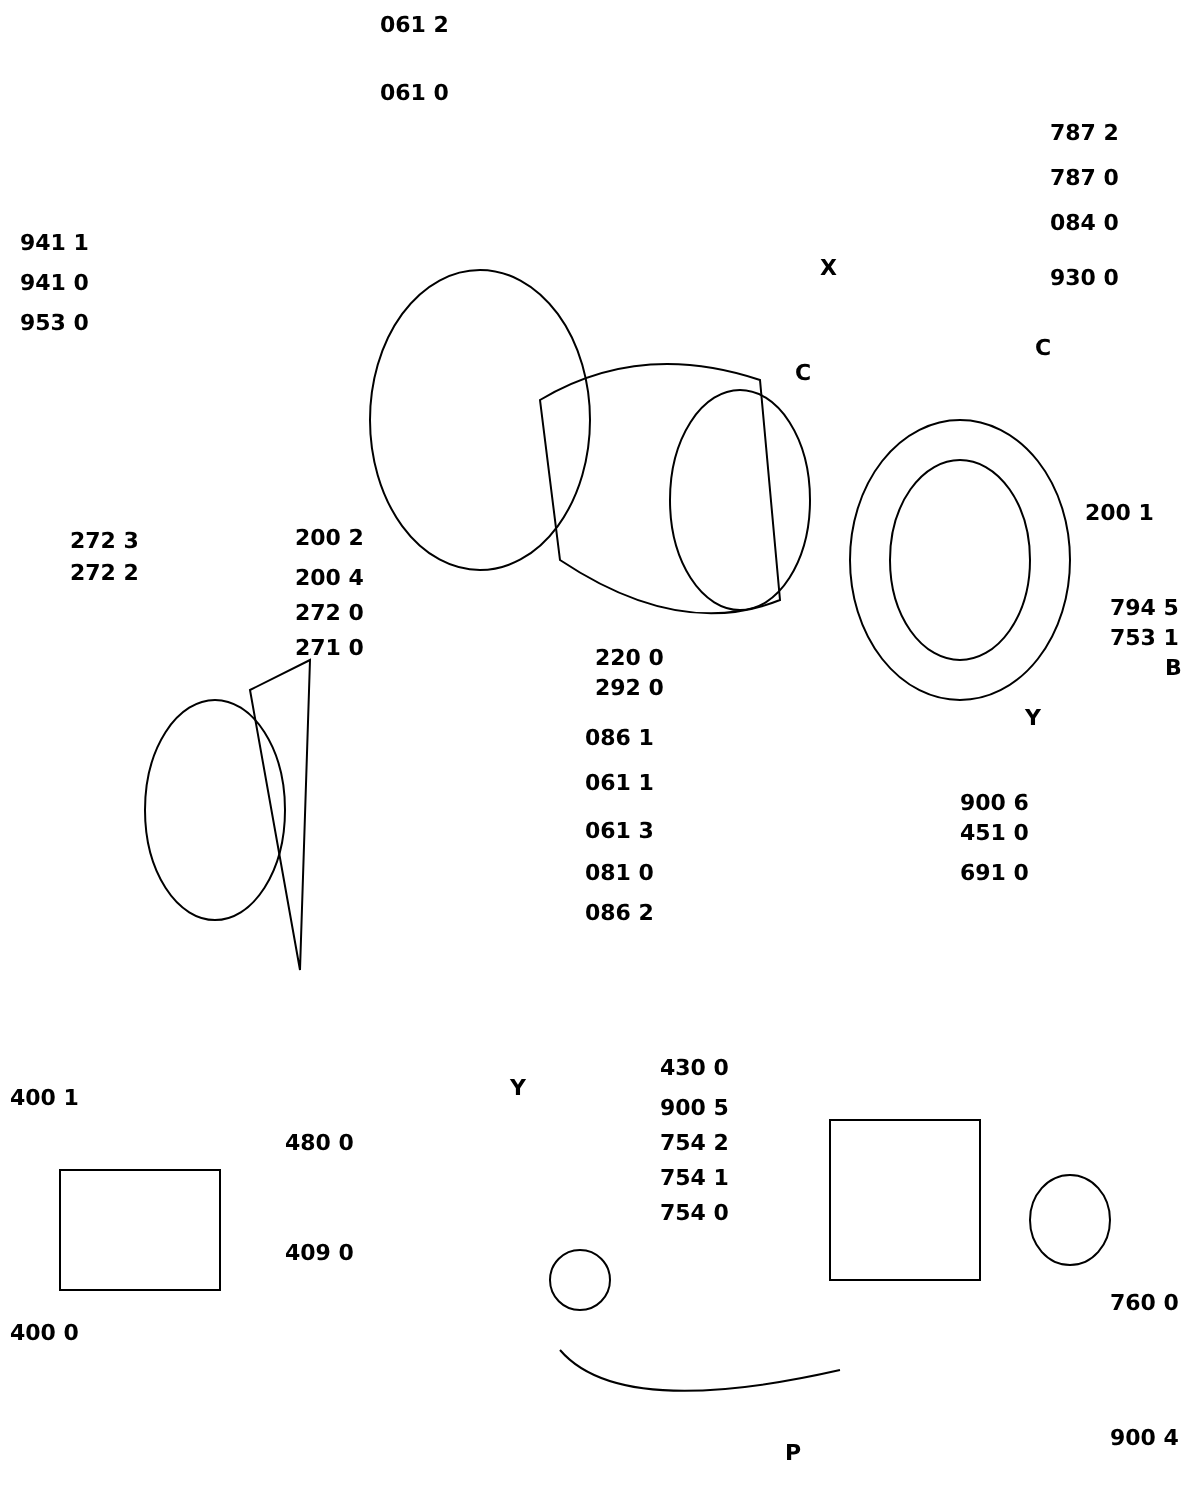061 2
061 0
787 2
787 0
084 0
930 0
X
C
C
941 1
941 0
953 0
200 2
200 1
272 3
272 2 200 4
272 0
271 0
794 5
753 1
B
220 0
292 0
Y
086 1
061 1
900 6
061 3 451 0
081 0 691 0
086 2
430 0
Y
400 1 900 5
480 0 754 2
754 1
754 0
409 0
760 0
400 0
900 4
P